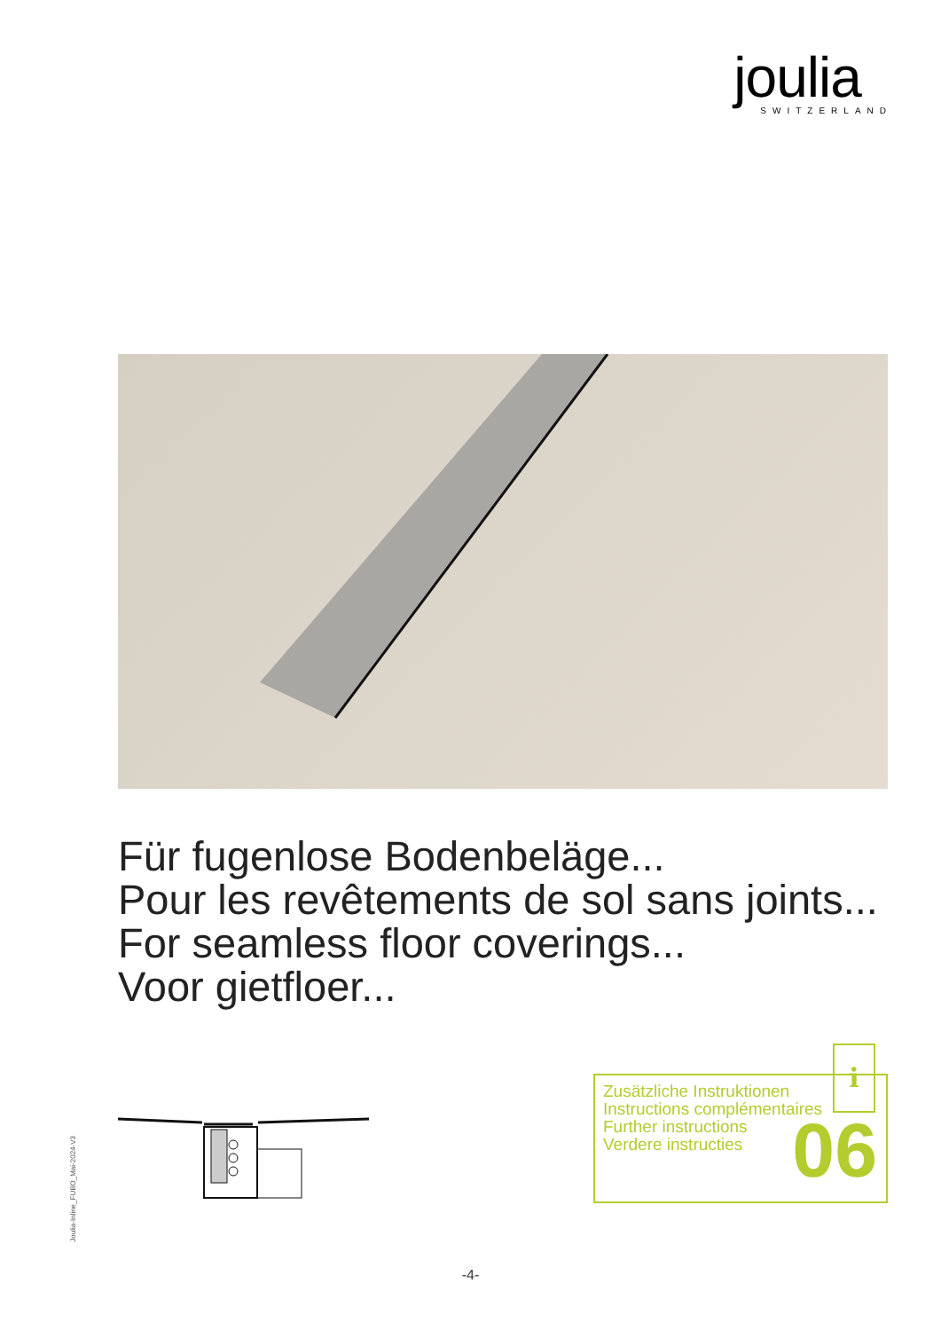joulia
SWITZERLAND
Für fugenlose Bodenbeläge...
Pour les revêtements de sol sans joints...
For seamless floor coverings...
Voor gietfloer...
i
Zusätzliche Instruktionen
Instructions complémentaires
Further instructions
Verdere instructies
06
Joulia-Inline_FUBO_Mai-2024-V3
-4-